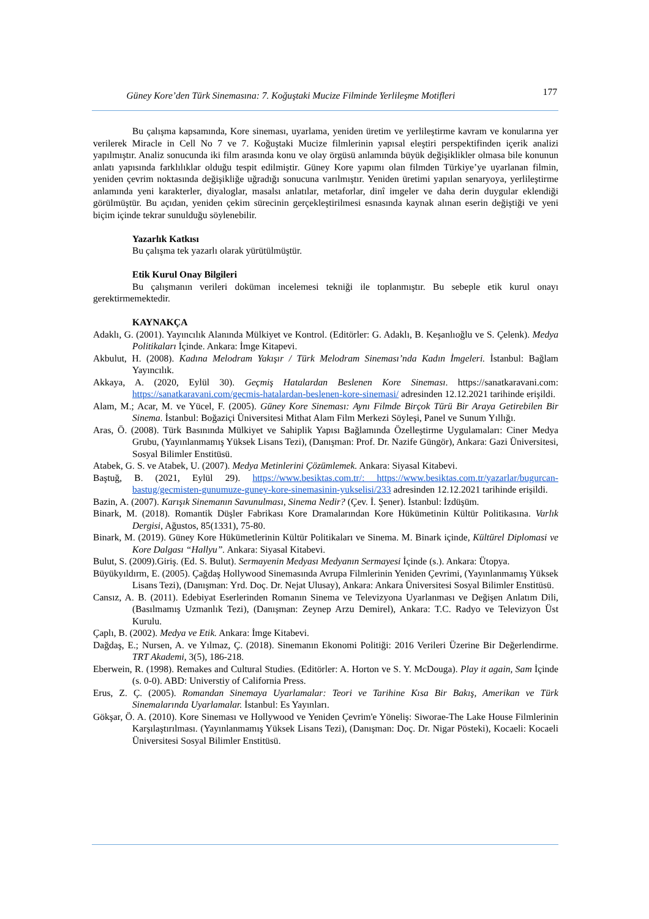Güney Kore’den Türk Sinemasına: 7. Koğuştaki Mucize Filminde Yerlileşme Motifleri 177
Bu çalışma kapsamında, Kore sineması, uyarlama, yeniden üretim ve yerlileştirme kavram ve konularına yer verilerek Miracle in Cell No 7 ve 7. Koğuştaki Mucize filmlerinin yapısal eleştiri perspektifinden içerik analizi yapılmıştır. Analiz sonucunda iki film arasında konu ve olay örgüsü anlamında büyük değişiklikler olmasa bile konunun anlatı yapısında farklılıklar olduğu tespit edilmiştir. Güney Kore yapımı olan filmden Türkiye’ye uyarlanan filmin, yeniden çevrim noktasında değişikliğe uğradığı sonucuna varılmıştır. Yeniden üretimi yapılan senaryoya, yerlileştirme anlamında yeni karakterler, diyaloglar, masalsı anlatılar, metaforlar, dinî imgeler ve daha derin duygular eklendiği görülmüştür. Bu açıdan, yeniden çekim sürecinin gerçekleştirilmesi esnasında kaynak alınan eserin değiştiği ve yeni biçim içinde tekrar sunulduğu söylenebilir.
Yazarlık Katkısı
Bu çalışma tek yazarlı olarak yürütülmüştür.
Etik Kurul Onay Bilgileri
Bu çalışmanın verileri doküman incelemesi tekniği ile toplanmıştır. Bu sebeple etik kurul onayı gerektirmemektedir.
KAYNAKÇA
Adaklı, G. (2001). Yayıncılık Alanında Mülkiyet ve Kontrol. (Editörler: G. Adaklı, B. Keşanlıoğlu ve S. Çelenk). Medya Politikaları İçinde. Ankara: İmge Kitapevi.
Akbulut, H. (2008). Kadına Melodram Yakışır / Türk Melodram Sineması’nda Kadın İmgeleri. İstanbul: Bağlam Yayıncılık.
Akkaya, A. (2020, Eylül 30). Geçmiş Hatalardan Beslenen Kore Sineması. https://sanatkaravani.com: https://sanatkaravani.com/gecmis-hatalardan-beslenen-kore-sinemasi/ adresinden 12.12.2021 tarihinde erişildi.
Alam, M.; Acar, M. ve Yücel, F. (2005). Güney Kore Sineması: Aynı Filmde Birçok Türü Bir Araya Getirebilen Bir Sinema. İstanbul: Boğaziçi Üniversitesi Mithat Alam Film Merkezi Söyleşi, Panel ve Sunum Yıllığı.
Aras, Ö. (2008). Türk Basınında Mülkiyet ve Sahiplik Yapısı Bağlamında Özelleştirme Uygulamaları: Ciner Medya Grubu, (Yayınlanmamış Yüksek Lisans Tezi), (Danışman: Prof. Dr. Nazife Güngör), Ankara: Gazi Üniversitesi, Sosyal Bilimler Enstitüsü.
Atabek, G. S. ve Atabek, U. (2007). Medya Metinlerini Çözümlemek. Ankara: Siyasal Kitabevi.
Baştuğ, B. (2021, Eylül 29). https://www.besiktas.com.tr/: https://www.besiktas.com.tr/yazarlar/bugurcan-bastug/gecmisten-gunumuze-guney-kore-sinemasinin-yukselisi/233 adresinden 12.12.2021 tarihinde erişildi.
Bazin, A. (2007). Karışık Sinemanın Savunulması, Sinema Nedir? (Çev. İ. Şener). İstanbul: İzdüşüm.
Binark, M. (2018). Romantik Düşler Fabrikası Kore Dramalarından Kore Hükümetinin Kültür Politikasına. Varlık Dergisi, Ağustos, 85(1331), 75-80.
Binark, M. (2019). Güney Kore Hükümetlerinin Kültür Politikaları ve Sinema. M. Binark içinde, Kültürel Diplomasi ve Kore Dalgası “Hallyu”. Ankara: Siyasal Kitabevi.
Bulut, S. (2009).Giriş. (Ed. S. Bulut). Sermayenin Medyası Medyanın Sermayesi İçinde (s.). Ankara: Ütopya.
Büyükyıldırm, E. (2005). Çağdaş Hollywood Sinemasında Avrupa Filmlerinin Yeniden Çevrimi, (Yayınlanmamış Yüksek Lisans Tezi), (Danışman: Yrd. Doç. Dr. Nejat Ulusay), Ankara: Ankara Üniversitesi Sosyal Bilimler Enstitüsü.
Cansız, A. B. (2011). Edebiyat Eserlerinden Romanın Sinema ve Televizyona Uyarlanması ve Değişen Anlatım Dili, (Basılmamış Uzmanlık Tezi), (Danışman: Zeynep Arzu Demirel), Ankara: T.C. Radyo ve Televizyon Üst Kurulu.
Çaplı, B. (2002). Medya ve Etik. Ankara: İmge Kitabevi.
Dağdaş, E.; Nursen, A. ve Yılmaz, Ç. (2018). Sinemanın Ekonomi Politiği: 2016 Verileri Üzerine Bir Değerlendirme. TRT Akademi, 3(5), 186-218.
Eberwein, R. (1998). Remakes and Cultural Studies. (Editörler: A. Horton ve S. Y. McDouga). Play it again, Sam İçinde (s. 0-0). ABD: Universtiy of California Press.
Erus, Z. Ç. (2005). Romandan Sinemaya Uyarlamalar: Teori ve Tarihine Kısa Bir Bakış, Amerikan ve Türk Sinemalarında Uyarlamalar. İstanbul: Es Yayınları.
Gökşar, Ö. A. (2010). Kore Sineması ve Hollywood ve Yeniden Çevrim'e Yöneliş: Siworae-The Lake House Filmlerinin Karşılaştırılması. (Yayınlanmamış Yüksek Lisans Tezi), (Danışman: Doç. Dr. Nigar Pösteki), Kocaeli: Kocaeli Üniversitesi Sosyal Bilimler Enstitüsü.